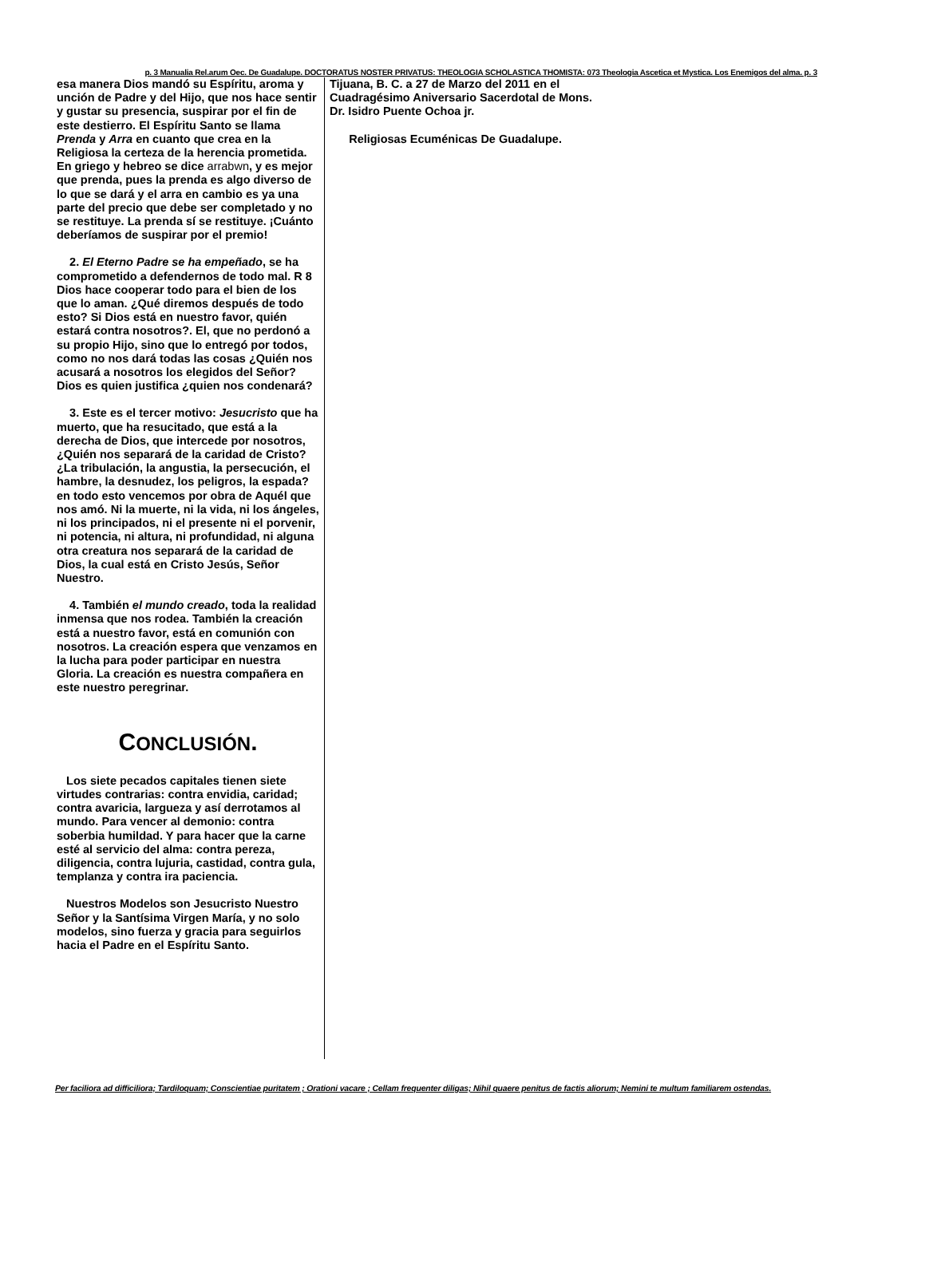p. 3 Manualia Rel.arum Oec. De Guadalupe. DOCTORATUS NOSTER PRIVATUS: THEOLOGIA SCHOLASTICA THOMISTA: 073 Theologia Ascetica et Mystica. Los Enemigos del alma. p. 3
esa manera Dios mandó su Espíritu, aroma y unción de Padre y del Hijo, que nos hace sentir y gustar su presencia, suspirar por el fin de este destierro. El Espíritu Santo se llama Prenda y Arra en cuanto que crea en la Religiosa la certeza de la herencia prometida. En griego y hebreo se dice arrabwn, y es mejor que prenda, pues la prenda es algo diverso de lo que se dará y el arra en cambio es ya una parte del precio que debe ser completado y no se restituye. La prenda sí se restituye. ¡Cuánto deberíamos de suspirar por el premio!
2. El Eterno Padre se ha empeñado, se ha comprometido a defendernos de todo mal. R 8 Dios hace cooperar todo para el bien de los que lo aman. ¿Qué diremos después de todo esto? Si Dios está en nuestro favor, quién estará contra nosotros?. El, que no perdonó a su propio Hijo, sino que lo entregó por todos, como no nos dará todas las cosas ¿Quién nos acusará a nosotros los elegidos del Señor? Dios es quien justifica ¿quien nos condenará?
3. Este es el tercer motivo: Jesucristo que ha muerto, que ha resucitado, que está a la derecha de Dios, que intercede por nosotros, ¿Quién nos separará de la caridad de Cristo? ¿La tribulación, la angustia, la persecución, el hambre, la desnudez, los peligros, la espada? en todo esto vencemos por obra de Aquél que nos amó. Ni la muerte, ni la vida, ni los ángeles, ni los principados, ni el presente ni el porvenir, ni potencia, ni altura, ni profundidad, ni alguna otra creatura nos separará de la caridad de Dios, la cual está en Cristo Jesús, Señor Nuestro.
4. También el mundo creado, toda la realidad inmensa que nos rodea. También la creación está a nuestro favor, está en comunión con nosotros. La creación espera que venzamos en la lucha para poder participar en nuestra Gloria. La creación es nuestra compañera en este nuestro peregrinar.
CONCLUSIÓN.
Los siete pecados capitales tienen siete virtudes contrarias: contra envidia, caridad; contra avaricia, largueza y así derrotamos al mundo. Para vencer al demonio: contra soberbia humildad. Y para hacer que la carne esté al servicio del alma: contra pereza, diligencia, contra lujuria, castidad, contra gula, templanza y contra ira paciencia.
Nuestros Modelos son Jesucristo Nuestro Señor y la Santísima Virgen María, y no solo modelos, sino fuerza y gracia para seguirlos hacia el Padre en el Espíritu Santo.
Tijuana, B. C. a 27 de Marzo del 2011 en el Cuadragésimo Aniversario Sacerdotal de Mons. Dr. Isidro Puente Ochoa jr.
Religiosas Ecuménicas De Guadalupe.
Per faciliora ad difficiliora; Tardiloquam; Conscientiae puritatem ; Orationi vacare ; Cellam frequenter diligas; Nihil quaere penitus de factis aliorum; Nemini te multum familiarem ostendas.